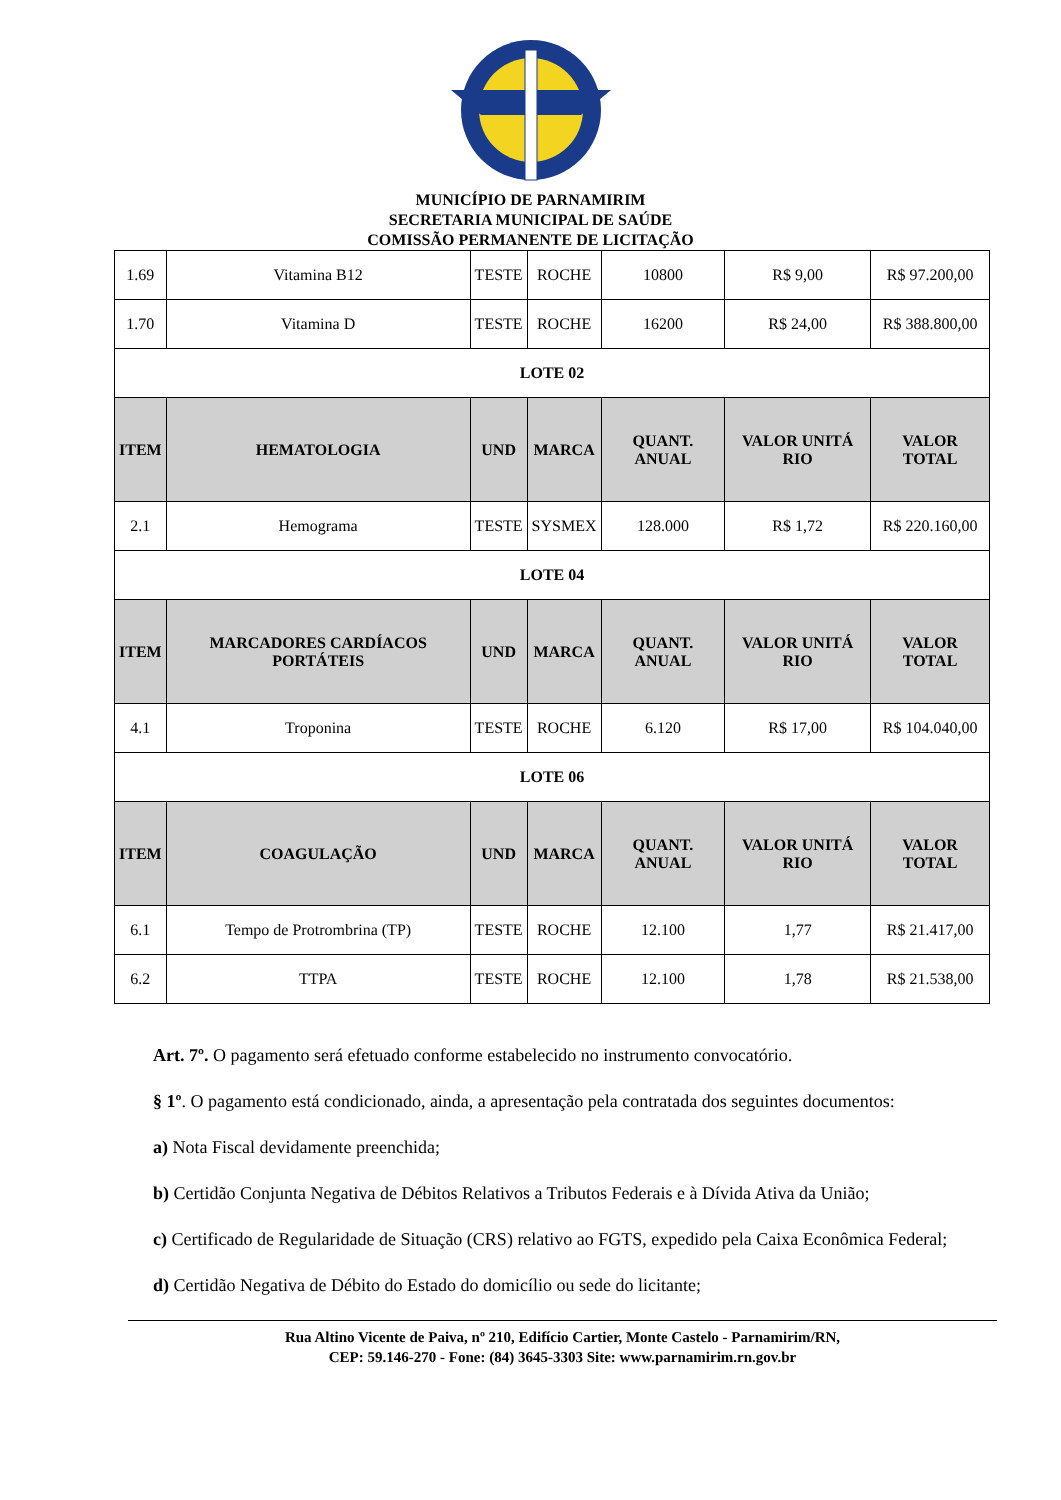MUNICÍPIO DE PARNAMIRIM
SECRETARIA MUNICIPAL DE SAÚDE
COMISSÃO PERMANENTE DE LICITAÇÃO
| 1.69 | Vitamina B12 | TESTE | ROCHE | 10800 | R$ 9,00 | R$ 97.200,00 |
| 1.70 | Vitamina D | TESTE | ROCHE | 16200 | R$ 24,00 | R$ 388.800,00 |
| LOTE 02 | | | | | | |
| ITEM | HEMATOLOGIA | UND | MARCA | QUANT. ANUAL | VALOR UNITÁ RIO | VALOR TOTAL |
| 2.1 | Hemograma | TESTE | SYSMEX | 128.000 | R$ 1,72 | R$ 220.160,00 |
| LOTE 04 | | | | | | |
| ITEM | MARCADORES CARDÍACOS PORTÁTEIS | UND | MARCA | QUANT. ANUAL | VALOR UNITÁ RIO | VALOR TOTAL |
| 4.1 | Troponina | TESTE | ROCHE | 6.120 | R$ 17,00 | R$ 104.040,00 |
| LOTE 06 | | | | | | |
| ITEM | COAGULAÇÃO | UND | MARCA | QUANT. ANUAL | VALOR UNITÁ RIO | VALOR TOTAL |
| 6.1 | Tempo de Protrombrina (TP) | TESTE | ROCHE | 12.100 | 1,77 | R$ 21.417,00 |
| 6.2 | TTPA | TESTE | ROCHE | 12.100 | 1,78 | R$ 21.538,00 |
Art. 7º. O pagamento será efetuado conforme estabelecido no instrumento convocatório.
§ 1º. O pagamento está condicionado, ainda, a apresentação pela contratada dos seguintes documentos:
a) Nota Fiscal devidamente preenchida;
b) Certidão Conjunta Negativa de Débitos Relativos a Tributos Federais e à Dívida Ativa da União;
c) Certificado de Regularidade de Situação (CRS) relativo ao FGTS, expedido pela Caixa Econômica Federal;
d) Certidão Negativa de Débito do Estado do domicílio ou sede do licitante;
Rua Altino Vicente de Paiva, nº 210, Edifício Cartier, Monte Castelo - Parnamirim/RN,
CEP: 59.146-270 - Fone: (84) 3645-3303 Site: www.parnamirim.rn.gov.br